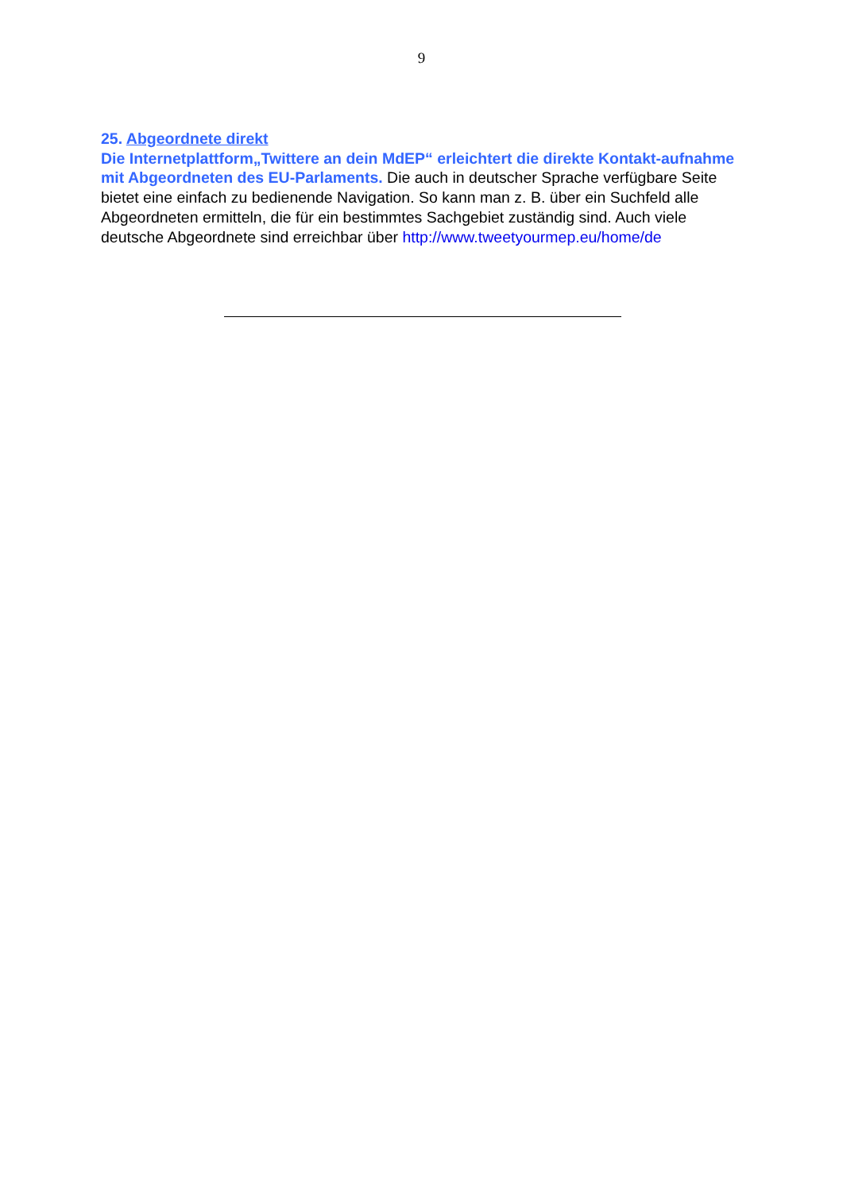9
25. Abgeordnete direkt
Die Internetplattform„Twittere an dein MdEP“ erleichtert die direkte Kontakt-aufnahme mit Abgeordneten des EU-Parlaments. Die auch in deutscher Sprache verfügbare Seite bietet eine einfach zu bedienende Navigation. So kann man z. B. über ein Suchfeld alle Abgeordneten ermitteln, die für ein bestimmtes Sachgebiet zuständig sind. Auch viele deutsche Abgeordnete sind erreichbar über http://www.tweetyourmep.eu/home/de